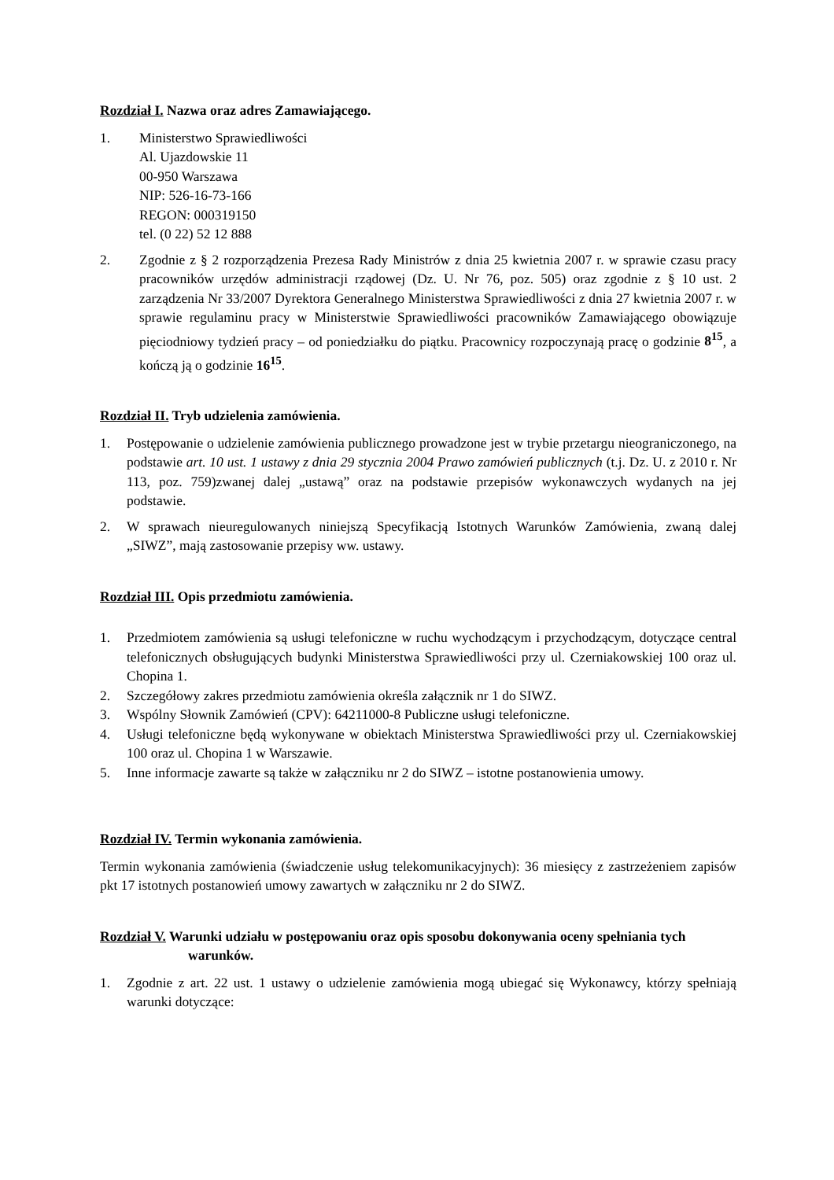Rozdział I. Nazwa oraz adres Zamawiającego.
1. Ministerstwo Sprawiedliwości
Al. Ujazdowskie 11
00-950 Warszawa
NIP: 526-16-73-166
REGON: 000319150
tel. (0 22) 52 12 888
2. Zgodnie z § 2 rozporządzenia Prezesa Rady Ministrów z dnia 25 kwietnia 2007 r. w sprawie czasu pracy pracowników urzędów administracji rządowej (Dz. U. Nr 76, poz. 505) oraz zgodnie z § 10 ust. 2 zarządzenia Nr 33/2007 Dyrektora Generalnego Ministerstwa Sprawiedliwości z dnia 27 kwietnia 2007 r. w sprawie regulaminu pracy w Ministerstwie Sprawiedliwości pracowników Zamawiającego obowiązuje pięciodniowy tydzień pracy – od poniedziałku do piątku. Pracownicy rozpoczynają pracę o godzinie 8<sup>15</sup>, a kończą ją o godzinie 16<sup>15</sup>.
Rozdział II. Tryb udzielenia zamówienia.
1. Postępowanie o udzielenie zamówienia publicznego prowadzone jest w trybie przetargu nieograniczonego, na podstawie art. 10 ust. 1 ustawy z dnia 29 stycznia 2004 Prawo zamówień publicznych (t.j. Dz. U. z 2010 r. Nr 113, poz. 759)zwanej dalej „ustawą” oraz na podstawie przepisów wykonawczych wydanych na jej podstawie.
2. W sprawach nieuregulowanych niniejszą Specyfikacją Istotnych Warunków Zamówienia, zwaną dalej „SIWZ”, mają zastosowanie przepisy ww. ustawy.
Rozdział III. Opis przedmiotu zamówienia.
1. Przedmiotem zamówienia są usługi telefoniczne w ruchu wychodzącym i przychodzącym, dotyczące central telefonicznych obsługujących budynki Ministerstwa Sprawiedliwości przy ul. Czerniakowskiej 100 oraz ul. Chopina 1.
2. Szczegółowy zakres przedmiotu zamówienia określa załącznik nr 1 do SIWZ.
3. Wspólny Słownik Zamówień (CPV): 64211000-8 Publiczne usługi telefoniczne.
4. Usługi telefoniczne będą wykonywane w obiektach Ministerstwa Sprawiedliwości przy ul. Czerniakowskiej 100 oraz ul. Chopina 1 w Warszawie.
5. Inne informacje zawarte są także w załączniku nr 2 do SIWZ – istotne postanowienia umowy.
Rozdział IV. Termin wykonania zamówienia.
Termin wykonania zamówienia (świadczenie usług telekomunikacyjnych): 36 miesięcy z zastrzeżeniem zapisów pkt 17 istotnych postanowień umowy zawartych w załączniku nr 2 do SIWZ.
Rozdział V. Warunki udziału w postępowaniu oraz opis sposobu dokonywania oceny spełniania tych warunków.
1. Zgodnie z art. 22 ust. 1 ustawy o udzielenie zamówienia mogą ubiegać się Wykonawcy, którzy spełniają warunki dotyczące: